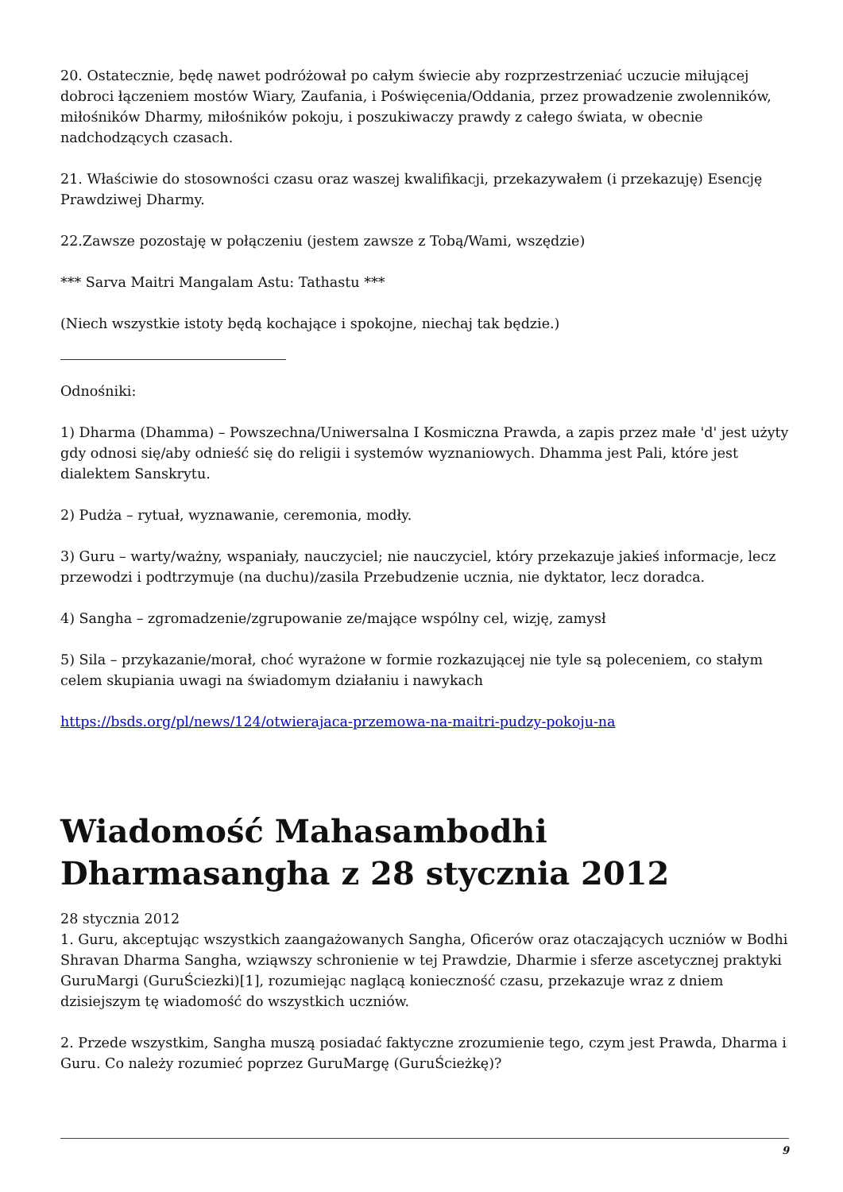20. Ostatecznie, będę nawet podróżował po całym świecie aby rozprzestrzeniać uczucie miłującej dobroci łączeniem mostów Wiary, Zaufania, i Poświęcenia/Oddania, przez prowadzenie zwolenników, miłośników Dharmy, miłośników pokoju, i poszukiwaczy prawdy z całego świata, w obecnie nadchodzących czasach.
21. Właściwie do stosowności czasu oraz waszej kwalifikacji, przekazywałem (i przekazuję) Esencję Prawdziwej Dharmy.
22.Zawsze pozostaję w połączeniu (jestem zawsze z Tobą/Wami, wszędzie)
*** Sarva Maitri Mangalam Astu: Tathastu ***
(Niech wszystkie istoty będą kochające i spokojne, niechaj tak będzie.)
Odnośniki:
1) Dharma (Dhamma) – Powszechna/Uniwersalna I Kosmiczna Prawda, a zapis przez małe 'd' jest użyty gdy odnosi się/aby odnieść się do religii i systemów wyznaniowych. Dhamma jest Pali, które jest dialektem Sanskrytu.
2) Pudża – rytuał, wyznawanie, ceremonia, modły.
3) Guru – warty/ważny, wspaniały, nauczyciel; nie nauczyciel, który przekazuje jakieś informacje, lecz przewodzi i podtrzymuje (na duchu)/zasila Przebudzenie ucznia, nie dyktator, lecz doradca.
4) Sangha – zgromadzenie/zgrupowanie ze/mające wspólny cel, wizję, zamysł
5) Sila – przykazanie/morał, choć wyrażone w formie rozkazującej nie tyle są poleceniem, co stałym celem skupiania uwagi na świadomym działaniu i nawykach
https://bsds.org/pl/news/124/otwierajaca-przemowa-na-maitri-pudzy-pokoju-na
Wiadomość Mahasambodhi Dharmasangha z 28 stycznia 2012
28 stycznia 2012
1. Guru, akceptując wszystkich zaangażowanych Sangha, Oficerów oraz otaczających uczniów w Bodhi Shravan Dharma Sangha, wziąwszy schronienie w tej Prawdzie, Dharmie i sferze ascetycznej praktyki GuruMargi (GuruŚciezki)[1], rozumiejąc naglącą konieczność czasu, przekazuje wraz z dniem dzisiejszym tę wiadomość do wszystkich uczniów.
2. Przede wszystkim, Sangha muszą posiadać faktyczne zrozumienie tego, czym jest Prawda, Dharma i Guru. Co należy rozumieć poprzez GuruMargę (GuruŚcieżkę)?
9